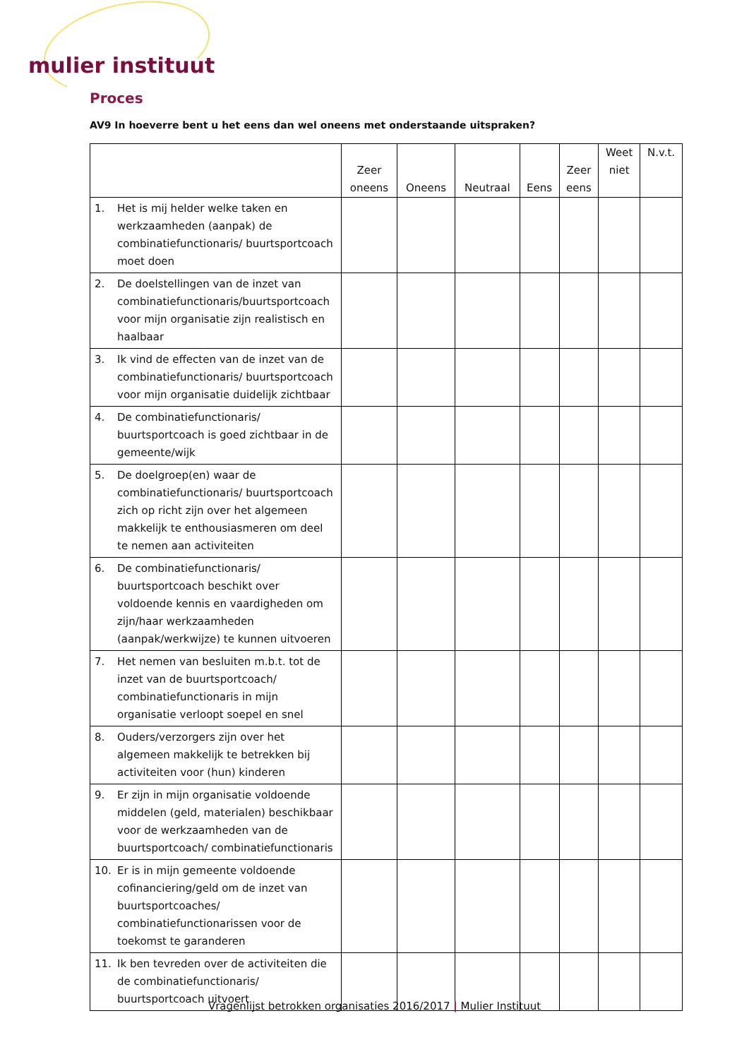mulier instituut
Proces
AV9 In hoeverre bent u het eens dan wel oneens met onderstaande uitspraken?
| | Zeer oneens | Oneens | Neutraal | Eens | Zeer eens | Weet niet | N.v.t. |
| --- | --- | --- | --- | --- | --- | --- | --- |
| 1. Het is mij helder welke taken en werkzaamheden (aanpak) de combinatiefunctionaris/ buurtsportcoach moet doen | | | | | | | |
| 2. De doelstellingen van de inzet van combinatiefunctionaris/buurtsportcoach voor mijn organisatie zijn realistisch en haalbaar | | | | | | | |
| 3. Ik vind de effecten van de inzet van de combinatiefunctionaris/ buurtsportcoach voor mijn organisatie duidelijk zichtbaar | | | | | | | |
| 4. De combinatiefunctionaris/ buurtsportcoach is goed zichtbaar in de gemeente/wijk | | | | | | | |
| 5. De doelgroep(en) waar de combinatiefunctionaris/ buurtsportcoach zich op richt zijn over het algemeen makkelijk te enthousiasmeren om deel te nemen aan activiteiten | | | | | | | |
| 6. De combinatiefunctionaris/ buurtsportcoach beschikt over voldoende kennis en vaardigheden om zijn/haar werkzaamheden (aanpak/werkwijze) te kunnen uitvoeren | | | | | | | |
| 7. Het nemen van besluiten m.b.t. tot de inzet van de buurtsportcoach/ combinatiefunctionaris in mijn organisatie verloopt soepel en snel | | | | | | | |
| 8. Ouders/verzorgers zijn over het algemeen makkelijk te betrekken bij activiteiten voor (hun) kinderen | | | | | | | |
| 9. Er zijn in mijn organisatie voldoende middelen (geld, materialen) beschikbaar voor de werkzaamheden van de buurtsportcoach/ combinatiefunctionaris | | | | | | | |
| 10. Er is in mijn gemeente voldoende cofinanciering/geld om de inzet van buurtsportcoaches/ combinatiefunctionarissen voor de toekomst te garanderen | | | | | | | |
| 11. Ik ben tevreden over de activiteiten die de combinatiefunctionaris/ buurtsportcoach uitvoert | | | | | | | |
Vragenlijst betrokken organisaties 2016/2017 | Mulier Instituut